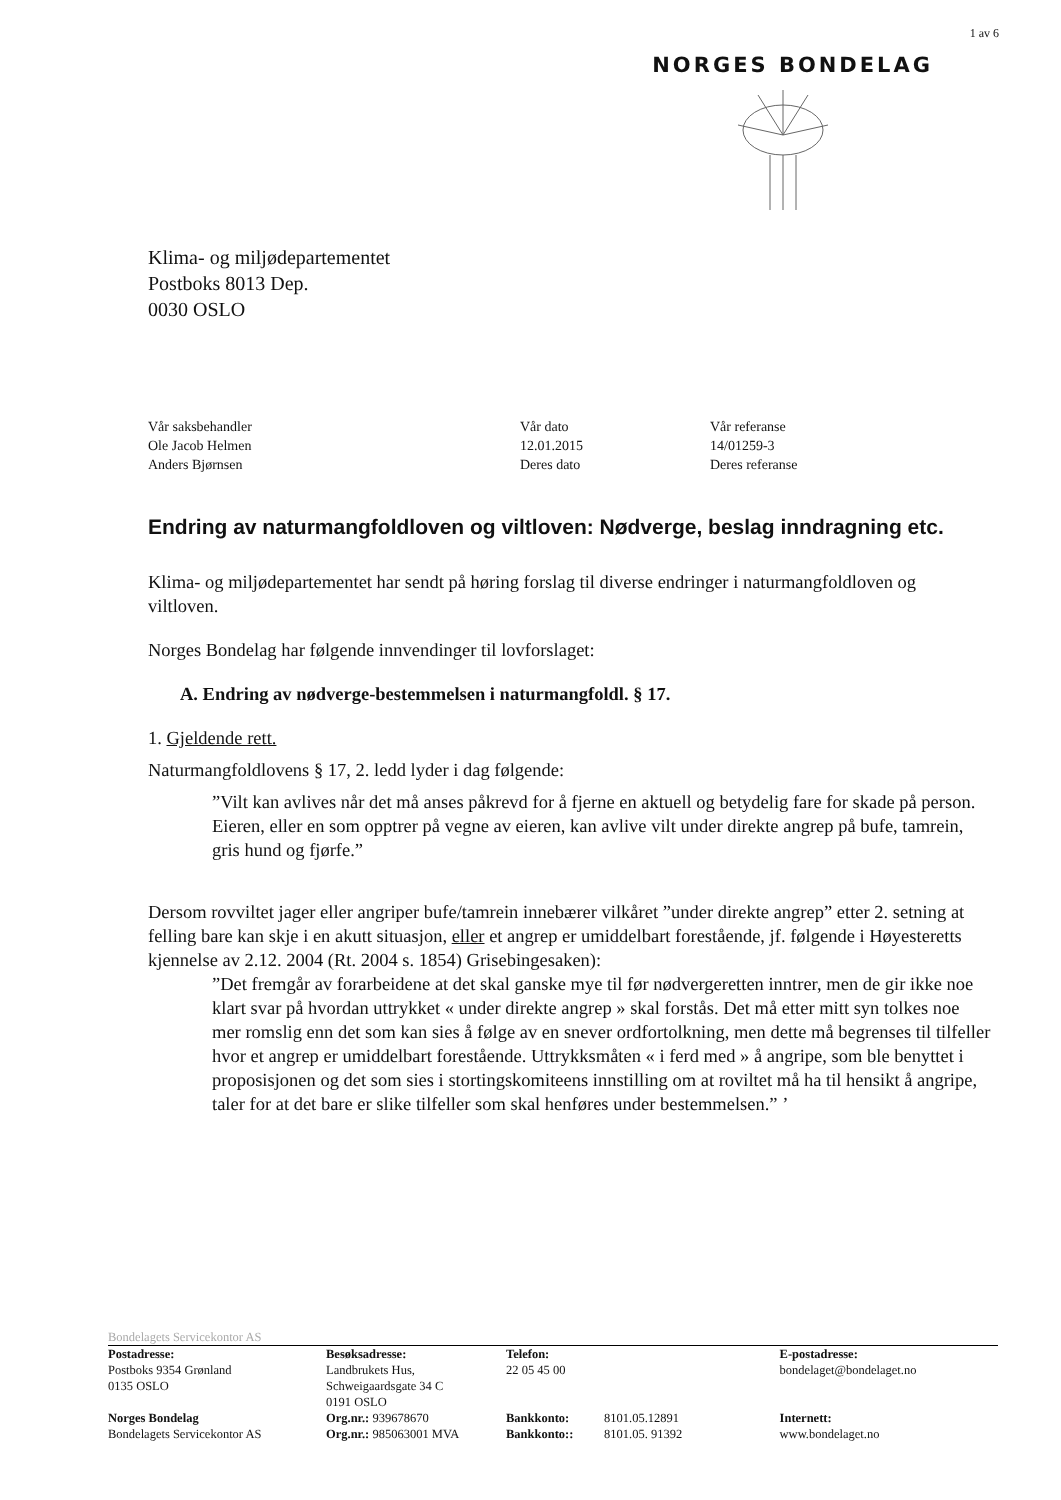1 av 6
NORGES BONDELAG
Klima- og miljødepartementet
Postboks 8013 Dep.
0030 OSLO
| Vår saksbehandler | Vår dato | Vår referanse |
| Ole Jacob Helmen | 12.01.2015 | 14/01259-3 |
| Anders Bjørnsen | Deres dato | Deres referanse |
Endring av naturmangfoldloven og viltloven: Nødverge, beslag inndragning etc.
Klima- og miljødepartementet har sendt på høring forslag til diverse endringer i naturmangfoldloven og viltloven.
Norges Bondelag har følgende innvendinger til lovforslaget:
A. Endring av nødverge-bestemmelsen i naturmangfoldl. § 17.
1. Gjeldende rett.
Naturmangfoldlovens § 17, 2. ledd lyder i dag følgende:
”Vilt kan avlives når det må anses påkrevd for å fjerne en aktuell og betydelig fare for skade på person. Eieren, eller en som opptrer på vegne av eieren, kan avlive vilt under direkte angrep på bufe, tamrein, gris hund og fjørfe.”
Dersom rovviltet jager eller angriper bufe/tamrein innebærer vilkåret ”under direkte angrep” etter 2. setning at felling bare kan skje i en akutt situasjon, eller et angrep er umiddelbart forestående, jf. følgende i Høyesteretts kjennelse av 2.12. 2004 (Rt. 2004 s. 1854) Grisebingesaken):
”Det fremgår av forarbeidene at det skal ganske mye til før nødvergeretten inntrer, men de gir ikke noe klart svar på hvordan uttrykket « under direkte angrep » skal forstås. Det må etter mitt syn tolkes noe mer romslig enn det som kan sies å følge av en snever ordfortolkning, men dette må begrenses til tilfeller hvor et angrep er umiddelbart forestående. Uttrykksmåten « i ferd med » å angripe, som ble benyttet i proposisjonen og det som sies i stortingskomiteens innstilling om at roviltet må ha til hensikt å angripe, taler for at det bare er slike tilfeller som skal henføres under bestemmelsen.” ’
Bondelagets Servicekontor AS
| Postadresse: Postboks 9354 Grønland 0135 OSLO | Besøksadresse: Landbrukets Hus, Schweigaardsgate 34 C 0191 OSLO | Telefon: 22 05 45 00 | | E-postadresse: bondelaget@bondelaget.no |
| Norges Bondelag Bondelagets Servicekontor AS | Org.nr.: 939678670 Org.nr.: 985063001 MVA | Bankkonto: Bankkonto:: | 8101.05.12891 8101.05. 91392 | Internett: www.bondelaget.no |